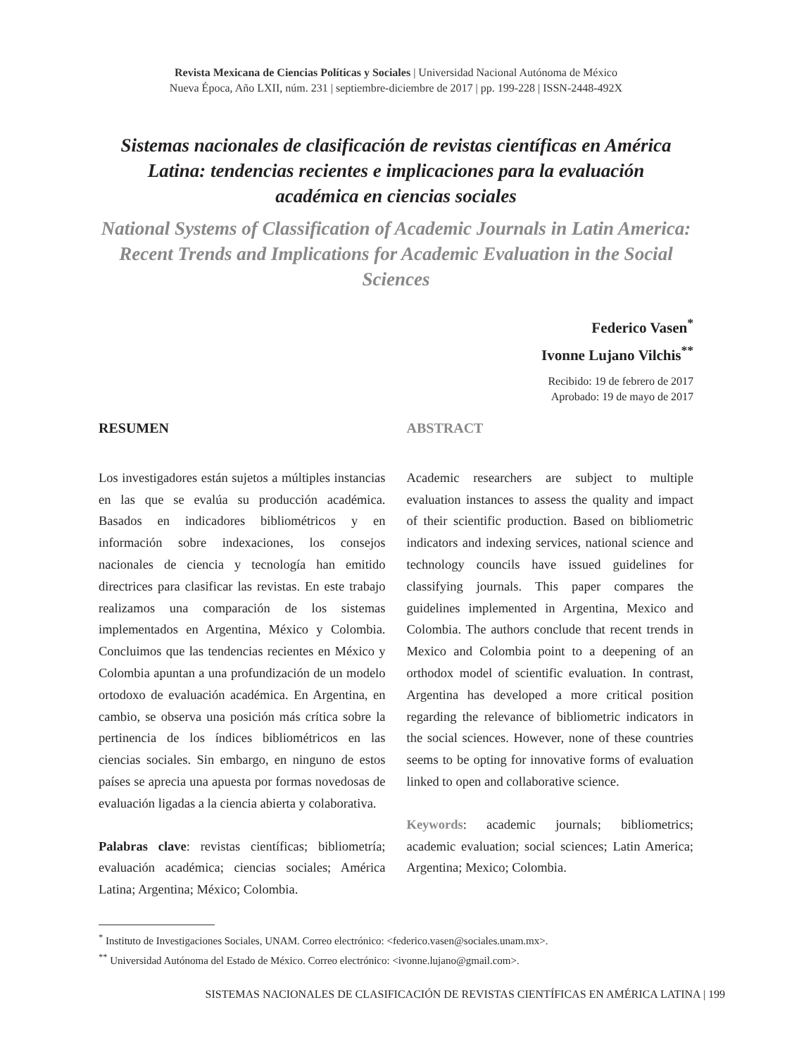Revista Mexicana de Ciencias Políticas y Sociales | Universidad Nacional Autónoma de México
Nueva Época, Año LXII, núm. 231 | septiembre-diciembre de 2017 | pp. 199-228 | ISSN-2448-492X
Sistemas nacionales de clasificación de revistas científicas en América Latina: tendencias recientes e implicaciones para la evaluación académica en ciencias sociales
National Systems of Classification of Academic Journals in Latin America: Recent Trends and Implications for Academic Evaluation in the Social Sciences
Federico Vasen<sup>*</sup>
Ivonne Lujano Vilchis<sup>**</sup>
Recibido: 19 de febrero de 2017
Aprobado: 19 de mayo de 2017
RESUMEN
Los investigadores están sujetos a múltiples instancias en las que se evalúa su producción académica. Basados en indicadores bibliométricos y en información sobre indexaciones, los consejos nacionales de ciencia y tecnología han emitido directrices para clasificar las revistas. En este trabajo realizamos una comparación de los sistemas implementados en Argentina, México y Colombia. Concluimos que las tendencias recientes en México y Colombia apuntan a una profundización de un modelo ortodoxo de evaluación académica. En Argentina, en cambio, se observa una posición más crítica sobre la pertinencia de los índices bibliométricos en las ciencias sociales. Sin embargo, en ninguno de estos países se aprecia una apuesta por formas novedosas de evaluación ligadas a la ciencia abierta y colaborativa.
Palabras clave: revistas científicas; bibliometría; evaluación académica; ciencias sociales; América Latina; Argentina; México; Colombia.
ABSTRACT
Academic researchers are subject to multiple evaluation instances to assess the quality and impact of their scientific production. Based on bibliometric indicators and indexing services, national science and technology councils have issued guidelines for classifying journals. This paper compares the guidelines implemented in Argentina, Mexico and Colombia. The authors conclude that recent trends in Mexico and Colombia point to a deepening of an orthodox model of scientific evaluation. In contrast, Argentina has developed a more critical position regarding the relevance of bibliometric indicators in the social sciences. However, none of these countries seems to be opting for innovative forms of evaluation linked to open and collaborative science.
Keywords: academic journals; bibliometrics; academic evaluation; social sciences; Latin America; Argentina; Mexico; Colombia.
<sup>*</sup> Instituto de Investigaciones Sociales, UNAM. Correo electrónico: <federico.vasen@sociales.unam.mx>.
<sup>**</sup> Universidad Autónoma del Estado de México. Correo electrónico: <ivonne.lujano@gmail.com>.
SISTEMAS NACIONALES DE CLASIFICACIÓN DE REVISTAS CIENTÍFICAS EN AMÉRICA LATINA | 199